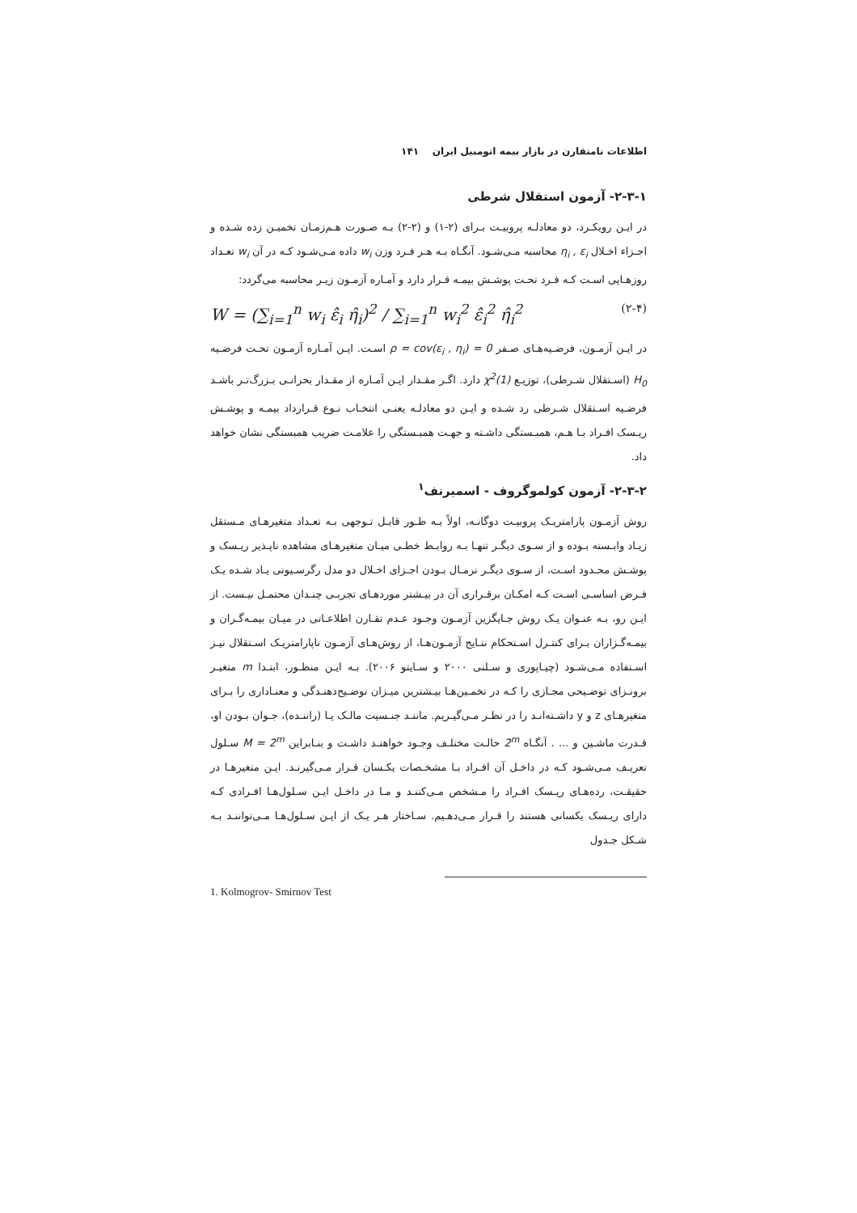اطلاعات نامتقارن در بازار بیمه اتومبیل ایران ۱۴۱
۲-۳-۱- آزمون استقلال شرطی
در ایـن رویکـرد، دو معادلـه پروبیـت بـرای (۲-۱) و (۲-۲) بـه صـورت هـم‌زمـان تخمیـن زده شـده و اجـزاء اخـلال η<sub>i</sub> , ε<sub>i</sub> محاسبه مـی‌شـود. آنگـاه بـه هـر فـرد وزن w<sub>i</sub> داده مـی‌شـود کـه در آن w<sub>i</sub> تعـداد روزهـایی اسـت کـه فـرد تحـت پوشـش بیمـه قـرار دارد و آمـاره آزمـون زیـر محاسبه می‌گردد:
W = (∑<sub>i=1</sub><sup>n</sup> w<sub>i</sub> ε̂<sub>i</sub> η̂<sub>i</sub>)<sup>2</sup> / ∑<sub>i=1</sub><sup>n</sup> w<sub>i</sub><sup>2</sup> ε̂<sub>i</sub><sup>2</sup> η̂<sub>i</sub><sup>2</sup> (۲-۴)
در ایـن آزمـون، فرضـیه‌هـای صـفر ρ = cov(ε<sub>i</sub> , η<sub>i</sub>) = 0 اسـت. ایـن آمـاره آزمـون تحـت فرضـیه H<sub>0</sub> (اسـتقلال شـرطی)، توزیـع χ<sup>2</sup>(1) دارد. اگـر مقـدار ایـن آمـاره از مقـدار بحرانـی بـزرگ‌تـر باشـد فرضـیه اسـتقلال شـرطی رد شـده و ایـن دو معادلـه یعنـی انتخـاب نـوع قـرارداد بیمـه و پوشـش ریـسک افـراد بـا هـم، همبـستگی داشـته و جهـت همبـستگی را علامـت ضریب همبستگی نشان خواهد داد.
۲-۳-۲- آزمون کولموگروف - اسمیرنف<sup>۱</sup>
روش آزمـون پارامتریـک پروبیـت دوگانـه، اولاً بـه طـور قابـل تـوجهی بـه تعـداد متغیرهـای مـستقل زیـاد وابـسته بـوده و از سـوی دیگـر تنهـا بـه روابـط خطـی میـان متغیرهـای مشاهده ناپـذیر ریـسک و پوشـش محـدود اسـت، از سـوی دیگـر نرمـال بـودن اجـزای اخـلال دو مدل رگرسـیونی یـاد شـده یـک فـرض اساسـی اسـت کـه امکـان برقـراری آن در بیـشتر موردهـای تجربـی چنـدان محتمـل نیـست. از ایـن رو، بـه عنـوان یـک روش جـایگزین آزمـون وجـود عـدم تقـارن اطلاعـاتی در میـان بیمـه‌گـران و بیمـه‌گـزاران بـرای کنتـرل اسـتحکام نتـایج آزمـون‌هـا، از روش‌هـای آزمـون ناپارامتریـک اسـتقلال نیـز اسـتفاده مـی‌شـود (چیـاپوری و سـلنی ۲۰۰۰ و سـایتو ۲۰۰۶). بـه ایـن منظـور، ابتـدا m متغیـر برونـزای توضـیحی مجـازی را کـه در تخمـین‌هـا بیـشترین میـزان توضـیح‌دهنـدگی و معنـاداری را بـرای متغیرهـای z و y داشـته‌انـد را در نظـر مـی‌گیـریم. ماننـد جنـسیت مالـک یـا (راننـده)، جـوان بـودن او، قـدرت ماشـین و ... . آنگـاه 2<sup>m</sup> حالـت مختلـف وجـود خواهنـد داشـت و بنـابراین M = 2<sup>m</sup> سـلول تعریـف مـی‌شـود کـه در داخـل آن افـراد بـا مشخـصات یکـسان قـرار مـی‌گیرنـد. ایـن متغیرهـا در حقیقـت، رده‌هـای ریـسک افـراد را مـشخص مـی‌کننـد و مـا در داخـل ایـن سـلول‌هـا افـرادی کـه دارای ریـسک یکسانی هستند را قـرار مـی‌دهـیم. سـاختار هـر یـک از ایـن سـلول‌هـا مـی‌تواننـد بـه شـکل جـدول
1. Kolmogrov- Smirnov Test